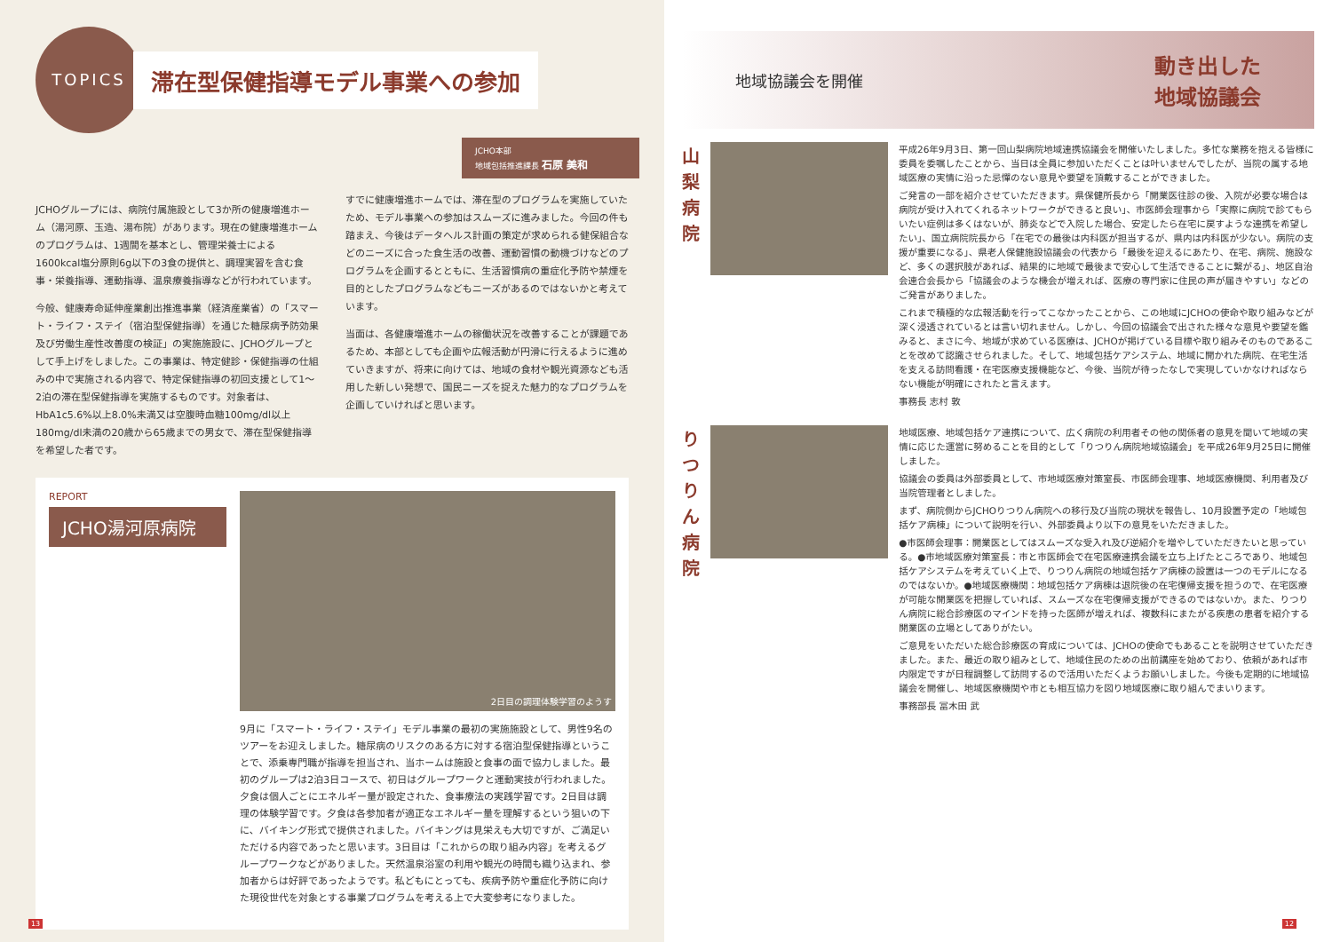TOPICS
滞在型保健指導モデル事業への参加
JCHO本部
地域包括推進課長 石原 美和
JCHOグループには、病院付属施設として3か所の健康増進ホーム（湯河原、玉造、湯布院）があります。現在の健康増進ホームのプログラムは、1週間を基本とし、管理栄養士による1600kcal塩分原則6g以下の3食の提供と、調理実習を含む食事・栄養指導、運動指導、温泉療養指導などが行われています。
今般、健康寿命延伸産業創出推進事業（経済産業省）の「スマート・ライフ・ステイ（宿泊型保健指導）を通じた糖尿病予防効果及び労働生産性改善度の検証」の実施施設に、JCHOグループとして手上げをしました。この事業は、特定健診・保健指導の仕組みの中で実施される内容で、特定保健指導の初回支援として1〜2泊の滞在型保健指導を実施するものです。対象者は、HbA1c5.6%以上8.0%未満又は空腹時血糖100mg/dl以上180mg/dl未満の20歳から65歳までの男女で、滞在型保健指導を希望した者です。
すでに健康増進ホームでは、滞在型のプログラムを実施していたため、モデル事業への参加はスムーズに進みました。今回の件も踏まえ、今後はデータヘルス計画の策定が求められる健保組合などのニーズに合った食生活の改善、運動習慣の動機づけなどのプログラムを企画するとともに、生活習慣病の重症化予防や禁煙を目的としたプログラムなどもニーズがあるのではないかと考えています。
当面は、各健康増進ホームの稼働状況を改善することが課題であるため、本部としても企画や広報活動が円滑に行えるように進めていきますが、将来に向けては、地域の食材や観光資源なども活用した新しい発想で、国民ニーズを捉えた魅力的なプログラムを企画していければと思います。
REPORT
JCHO湯河原病院
2日目の調理体験学習のようす
9月に「スマート・ライフ・ステイ」モデル事業の最初の実施施設として、男性9名のツアーをお迎えしました。糖尿病のリスクのある方に対する宿泊型保健指導ということで、添乗専門職が指導を担当され、当ホームは施設と食事の面で協力しました。最初のグループは2泊3日コースで、初日はグループワークと運動実技が行われました。夕食は個人ごとにエネルギー量が設定された、食事療法の実践学習です。2日目は調理の体験学習です。夕食は各参加者が適正なエネルギー量を理解するという狙いの下に、バイキング形式で提供されました。バイキングは見栄えも大切ですが、ご満足いただける内容であったと思います。3日目は「これからの取り組み内容」を考えるグループワークなどがありました。天然温泉浴室の利用や観光の時間も織り込まれ、参加者からは好評であったようです。私どもにとっても、疾病予防や重症化予防に向けた現役世代を対象とする事業プログラムを考える上で大変参考になりました。
13
地域協議会を開催
動き出した
地域協議会
山梨病院
平成26年9月3日、第一回山梨病院地域連携協議会を開催いたしました。多忙な業務を抱える皆様に委員を委嘱したことから、当日は全員に参加いただくことは叶いませんでしたが、当院の属する地域医療の実情に沿った忌憚のない意見や要望を頂戴することができました。
ご発言の一部を紹介させていただきます。県保健所長から「開業医往診の後、入院が必要な場合は病院が受け入れてくれるネットワークができると良い」、市医師会理事から「実際に病院で診てもらいたい症例は多くはないが、肺炎などで入院した場合、安定したら在宅に戻すような連携を希望したい」、国立病院院長から「在宅での最後は内科医が担当するが、県内は内科医が少ない。病院の支援が重要になる」、県老人保健施設協議会の代表から「最後を迎えるにあたり、在宅、病院、施設など、多くの選択肢があれば、結果的に地域で最後まで安心して生活できることに繋がる」、地区自治会連合会長から「協議会のような機会が増えれば、医療の専門家に住民の声が届きやすい」などのご発言がありました。
これまで積極的な広報活動を行ってこなかったことから、この地域にJCHOの使命や取り組みなどが深く浸透されているとは言い切れません。しかし、今回の協議会で出された様々な意見や要望を鑑みると、まさに今、地域が求めている医療は、JCHOが掲げている目標や取り組みそのものであることを改めて認識させられました。そして、地域包括ケアシステム、地域に開かれた病院、在宅生活を支える訪問看護・在宅医療支援機能など、今後、当院が待ったなしで実現していかなければならない機能が明確にされたと言えます。
事務長 志村 敦
りつりん病院
地域医療、地域包括ケア連携について、広く病院の利用者その他の関係者の意見を聞いて地域の実情に応じた運営に努めることを目的として「りつりん病院地域協議会」を平成26年9月25日に開催しました。
協議会の委員は外部委員として、市地域医療対策室長、市医師会理事、地域医療機関、利用者及び当院管理者としました。
まず、病院側からJCHOりつりん病院への移行及び当院の現状を報告し、10月設置予定の「地域包括ケア病棟」について説明を行い、外部委員より以下の意見をいただきました。
●市医師会理事：開業医としてはスムーズな受入れ及び逆紹介を増やしていただきたいと思っている。●市地域医療対策室長：市と市医師会で在宅医療連携会議を立ち上げたところであり、地域包括ケアシステムを考えていく上で、りつりん病院の地域包括ケア病棟の設置は一つのモデルになるのではないか。●地域医療機関：地域包括ケア病棟は退院後の在宅復帰支援を担うので、在宅医療が可能な開業医を把握していれば、スムーズな在宅復帰支援ができるのではないか。また、りつりん病院に総合診療医のマインドを持った医師が増えれば、複数科にまたがる疾患の患者を紹介する開業医の立場としてありがたい。
ご意見をいただいた総合診療医の育成については、JCHOの使命でもあることを説明させていただきました。また、最近の取り組みとして、地域住民のための出前講座を始めており、依頼があれば市内限定ですが日程調整して訪問するので活用いただくようお願いしました。今後も定期的に地域協議会を開催し、地域医療機関や市とも相互協力を図り地域医療に取り組んでまいります。
事務部長 冨木田 武
12